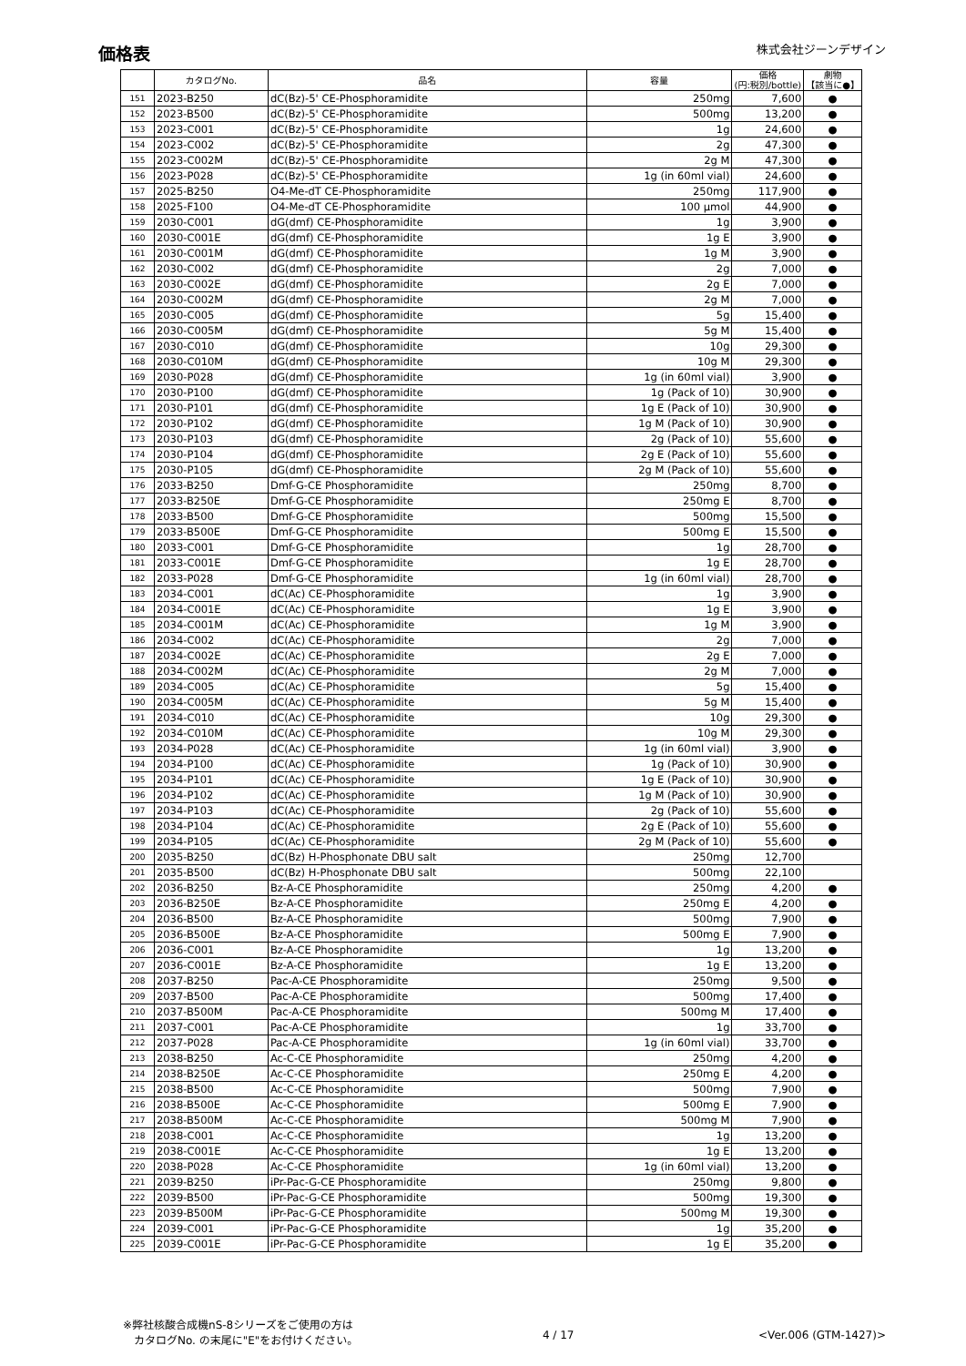価格表
株式会社ジーンデザイン
| | カタログNo. | 品名 | 容量 | 価格 (円:税別/bottle) | 劇物 【該当に●】 |
| --- | --- | --- | --- | --- | --- |
| 151 | 2023-B250 | dC(Bz)-5' CE-Phosphoramidite | 250mg | 7,600 | ● |
| 152 | 2023-B500 | dC(Bz)-5' CE-Phosphoramidite | 500mg | 13,200 | ● |
| 153 | 2023-C001 | dC(Bz)-5' CE-Phosphoramidite | 1g | 24,600 | ● |
| 154 | 2023-C002 | dC(Bz)-5' CE-Phosphoramidite | 2g | 47,300 | ● |
| 155 | 2023-C002M | dC(Bz)-5' CE-Phosphoramidite | 2g M | 47,300 | ● |
| 156 | 2023-P028 | dC(Bz)-5' CE-Phosphoramidite | 1g (in 60ml vial) | 24,600 | ● |
| 157 | 2025-B250 | O4-Me-dT CE-Phosphoramidite | 250mg | 117,900 | ● |
| 158 | 2025-F100 | O4-Me-dT CE-Phosphoramidite | 100 μmol | 44,900 | ● |
| 159 | 2030-C001 | dG(dmf) CE-Phosphoramidite | 1g | 3,900 | ● |
| 160 | 2030-C001E | dG(dmf) CE-Phosphoramidite | 1g E | 3,900 | ● |
| 161 | 2030-C001M | dG(dmf) CE-Phosphoramidite | 1g M | 3,900 | ● |
| 162 | 2030-C002 | dG(dmf) CE-Phosphoramidite | 2g | 7,000 | ● |
| 163 | 2030-C002E | dG(dmf) CE-Phosphoramidite | 2g E | 7,000 | ● |
| 164 | 2030-C002M | dG(dmf) CE-Phosphoramidite | 2g M | 7,000 | ● |
| 165 | 2030-C005 | dG(dmf) CE-Phosphoramidite | 5g | 15,400 | ● |
| 166 | 2030-C005M | dG(dmf) CE-Phosphoramidite | 5g M | 15,400 | ● |
| 167 | 2030-C010 | dG(dmf) CE-Phosphoramidite | 10g | 29,300 | ● |
| 168 | 2030-C010M | dG(dmf) CE-Phosphoramidite | 10g M | 29,300 | ● |
| 169 | 2030-P028 | dG(dmf) CE-Phosphoramidite | 1g (in 60ml vial) | 3,900 | ● |
| 170 | 2030-P100 | dG(dmf) CE-Phosphoramidite | 1g (Pack of 10) | 30,900 | ● |
| 171 | 2030-P101 | dG(dmf) CE-Phosphoramidite | 1g E (Pack of 10) | 30,900 | ● |
| 172 | 2030-P102 | dG(dmf) CE-Phosphoramidite | 1g M (Pack of 10) | 30,900 | ● |
| 173 | 2030-P103 | dG(dmf) CE-Phosphoramidite | 2g (Pack of 10) | 55,600 | ● |
| 174 | 2030-P104 | dG(dmf) CE-Phosphoramidite | 2g E (Pack of 10) | 55,600 | ● |
| 175 | 2030-P105 | dG(dmf) CE-Phosphoramidite | 2g M (Pack of 10) | 55,600 | ● |
| 176 | 2033-B250 | Dmf-G-CE Phosphoramidite | 250mg | 8,700 | ● |
| 177 | 2033-B250E | Dmf-G-CE Phosphoramidite | 250mg E | 8,700 | ● |
| 178 | 2033-B500 | Dmf-G-CE Phosphoramidite | 500mg | 15,500 | ● |
| 179 | 2033-B500E | Dmf-G-CE Phosphoramidite | 500mg E | 15,500 | ● |
| 180 | 2033-C001 | Dmf-G-CE Phosphoramidite | 1g | 28,700 | ● |
| 181 | 2033-C001E | Dmf-G-CE Phosphoramidite | 1g E | 28,700 | ● |
| 182 | 2033-P028 | Dmf-G-CE Phosphoramidite | 1g (in 60ml vial) | 28,700 | ● |
| 183 | 2034-C001 | dC(Ac) CE-Phosphoramidite | 1g | 3,900 | ● |
| 184 | 2034-C001E | dC(Ac) CE-Phosphoramidite | 1g E | 3,900 | ● |
| 185 | 2034-C001M | dC(Ac) CE-Phosphoramidite | 1g M | 3,900 | ● |
| 186 | 2034-C002 | dC(Ac) CE-Phosphoramidite | 2g | 7,000 | ● |
| 187 | 2034-C002E | dC(Ac) CE-Phosphoramidite | 2g E | 7,000 | ● |
| 188 | 2034-C002M | dC(Ac) CE-Phosphoramidite | 2g M | 7,000 | ● |
| 189 | 2034-C005 | dC(Ac) CE-Phosphoramidite | 5g | 15,400 | ● |
| 190 | 2034-C005M | dC(Ac) CE-Phosphoramidite | 5g M | 15,400 | ● |
| 191 | 2034-C010 | dC(Ac) CE-Phosphoramidite | 10g | 29,300 | ● |
| 192 | 2034-C010M | dC(Ac) CE-Phosphoramidite | 10g M | 29,300 | ● |
| 193 | 2034-P028 | dC(Ac) CE-Phosphoramidite | 1g (in 60ml vial) | 3,900 | ● |
| 194 | 2034-P100 | dC(Ac) CE-Phosphoramidite | 1g (Pack of 10) | 30,900 | ● |
| 195 | 2034-P101 | dC(Ac) CE-Phosphoramidite | 1g E (Pack of 10) | 30,900 | ● |
| 196 | 2034-P102 | dC(Ac) CE-Phosphoramidite | 1g M (Pack of 10) | 30,900 | ● |
| 197 | 2034-P103 | dC(Ac) CE-Phosphoramidite | 2g (Pack of 10) | 55,600 | ● |
| 198 | 2034-P104 | dC(Ac) CE-Phosphoramidite | 2g E (Pack of 10) | 55,600 | ● |
| 199 | 2034-P105 | dC(Ac) CE-Phosphoramidite | 2g M (Pack of 10) | 55,600 | ● |
| 200 | 2035-B250 | dC(Bz) H-Phosphonate DBU salt | 250mg | 12,700 | |
| 201 | 2035-B500 | dC(Bz) H-Phosphonate DBU salt | 500mg | 22,100 | |
| 202 | 2036-B250 | Bz-A-CE Phosphoramidite | 250mg | 4,200 | ● |
| 203 | 2036-B250E | Bz-A-CE Phosphoramidite | 250mg E | 4,200 | ● |
| 204 | 2036-B500 | Bz-A-CE Phosphoramidite | 500mg | 7,900 | ● |
| 205 | 2036-B500E | Bz-A-CE Phosphoramidite | 500mg E | 7,900 | ● |
| 206 | 2036-C001 | Bz-A-CE Phosphoramidite | 1g | 13,200 | ● |
| 207 | 2036-C001E | Bz-A-CE Phosphoramidite | 1g E | 13,200 | ● |
| 208 | 2037-B250 | Pac-A-CE Phosphoramidite | 250mg | 9,500 | ● |
| 209 | 2037-B500 | Pac-A-CE Phosphoramidite | 500mg | 17,400 | ● |
| 210 | 2037-B500M | Pac-A-CE Phosphoramidite | 500mg M | 17,400 | ● |
| 211 | 2037-C001 | Pac-A-CE Phosphoramidite | 1g | 33,700 | ● |
| 212 | 2037-P028 | Pac-A-CE Phosphoramidite | 1g (in 60ml vial) | 33,700 | ● |
| 213 | 2038-B250 | Ac-C-CE Phosphoramidite | 250mg | 4,200 | ● |
| 214 | 2038-B250E | Ac-C-CE Phosphoramidite | 250mg E | 4,200 | ● |
| 215 | 2038-B500 | Ac-C-CE Phosphoramidite | 500mg | 7,900 | ● |
| 216 | 2038-B500E | Ac-C-CE Phosphoramidite | 500mg E | 7,900 | ● |
| 217 | 2038-B500M | Ac-C-CE Phosphoramidite | 500mg M | 7,900 | ● |
| 218 | 2038-C001 | Ac-C-CE Phosphoramidite | 1g | 13,200 | ● |
| 219 | 2038-C001E | Ac-C-CE Phosphoramidite | 1g E | 13,200 | ● |
| 220 | 2038-P028 | Ac-C-CE Phosphoramidite | 1g (in 60ml vial) | 13,200 | ● |
| 221 | 2039-B250 | iPr-Pac-G-CE Phosphoramidite | 250mg | 9,800 | ● |
| 222 | 2039-B500 | iPr-Pac-G-CE Phosphoramidite | 500mg | 19,300 | ● |
| 223 | 2039-B500M | iPr-Pac-G-CE Phosphoramidite | 500mg M | 19,300 | ● |
| 224 | 2039-C001 | iPr-Pac-G-CE Phosphoramidite | 1g | 35,200 | ● |
| 225 | 2039-C001E | iPr-Pac-G-CE Phosphoramidite | 1g E | 35,200 | ● |
※弊社核酸合成機nS-8シリーズをご使用の方は
　カタログNo. の末尾に"E"をお付けください。
4 / 17 <Ver.006 (GTM-1427)>